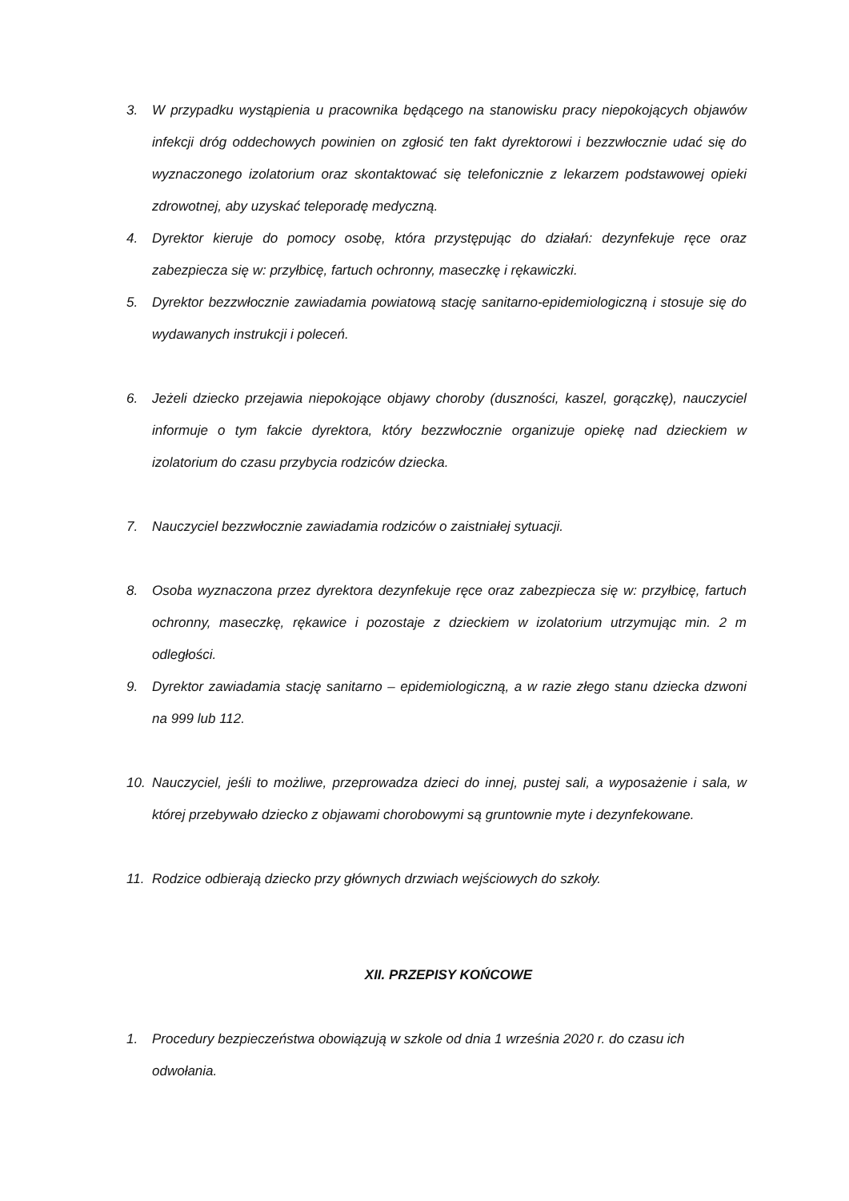3. W przypadku wystąpienia u pracownika będącego na stanowisku pracy niepokojących objawów infekcji dróg oddechowych powinien on zgłosić ten fakt dyrektorowi i bezzwłocznie udać się do wyznaczonego izolatorium oraz skontaktować się telefonicznie z lekarzem podstawowej opieki zdrowotnej, aby uzyskać teleporadę medyczną.
4. Dyrektor kieruje do pomocy osobę, która przystępując do działań: dezynfekuje ręce oraz zabezpiecza się w: przyłbicę, fartuch ochronny, maseczkę i rękawiczki.
5. Dyrektor bezzwłocznie zawiadamia powiatową stację sanitarno-epidemiologiczną i stosuje się do wydawanych instrukcji i poleceń.
6. Jeżeli dziecko przejawia niepokojące objawy choroby (duszności, kaszel, gorączkę), nauczyciel informuje o tym fakcie dyrektora, który bezzwłocznie organizuje opiekę nad dzieckiem w izolatorium do czasu przybycia rodziców dziecka.
7. Nauczyciel bezzwłocznie zawiadamia rodziców o zaistniałej sytuacji.
8. Osoba wyznaczona przez dyrektora dezynfekuje ręce oraz zabezpiecza się w: przyłbicę, fartuch ochronny, maseczkę, rękawice i pozostaje z dzieckiem w izolatorium utrzymując min. 2 m odległości.
9. Dyrektor zawiadamia stację sanitarno – epidemiologiczną, a w razie złego stanu dziecka dzwoni na 999 lub 112.
10. Nauczyciel, jeśli to możliwe, przeprowadza dzieci do innej, pustej sali, a wyposażenie i sala, w której przebywało dziecko z objawami chorobowymi są gruntownie myte i dezynfekowane.
11. Rodzice odbierają dziecko przy głównych drzwiach wejściowych do szkoły.
XII. PRZEPISY KOŃCOWE
1. Procedury bezpieczeństwa obowiązują w szkole od dnia 1 września 2020 r. do czasu ich odwołania.